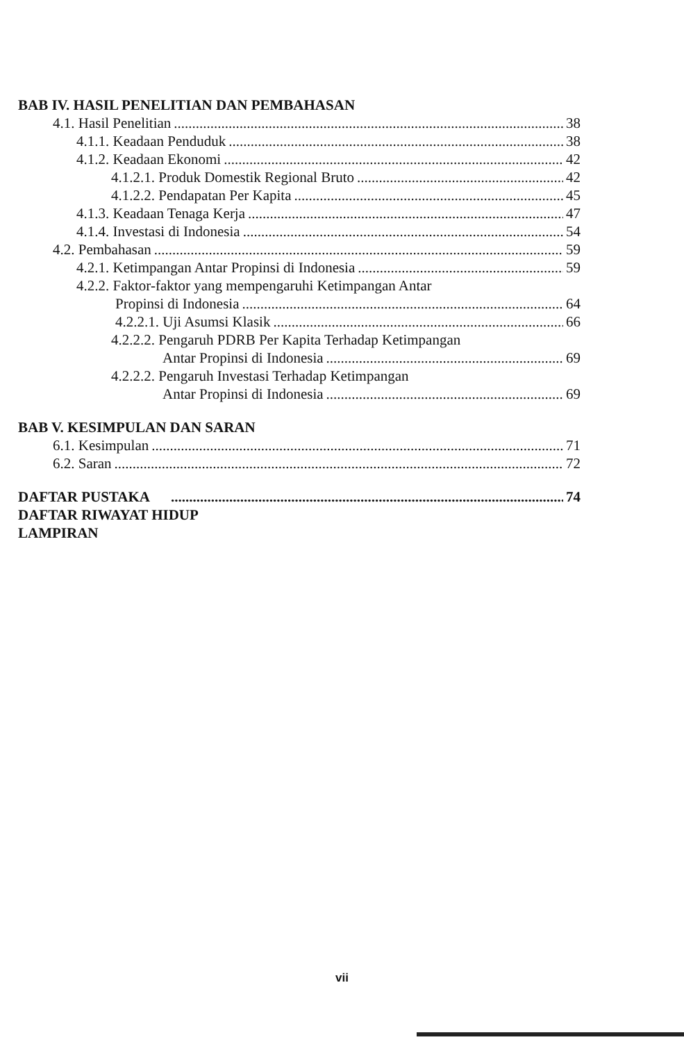BAB IV. HASIL PENELITIAN DAN PEMBAHASAN
4.1. Hasil Penelitian 38
4.1.1. Keadaan Penduduk 38
4.1.2. Keadaan Ekonomi 42
4.1.2.1. Produk Domestik Regional Bruto 42
4.1.2.2. Pendapatan Per Kapita 45
4.1.3. Keadaan Tenaga Kerja 47
4.1.4. Investasi di Indonesia 54
4.2. Pembahasan 59
4.2.1. Ketimpangan Antar Propinsi di Indonesia 59
4.2.2. Faktor-faktor yang mempengaruhi Ketimpangan Antar
Propinsi di Indonesia 64
4.2.2.1. Uji Asumsi Klasik 66
4.2.2.2. Pengaruh PDRB Per Kapita Terhadap Ketimpangan
Antar Propinsi di Indonesia 69
4.2.2.2. Pengaruh Investasi Terhadap Ketimpangan
Antar Propinsi di Indonesia 69
BAB V. KESIMPULAN DAN SARAN
6.1. Kesimpulan 71
6.2. Saran 72
DAFTAR PUSTAKA 74
DAFTAR RIWAYAT HIDUP
LAMPIRAN
vii